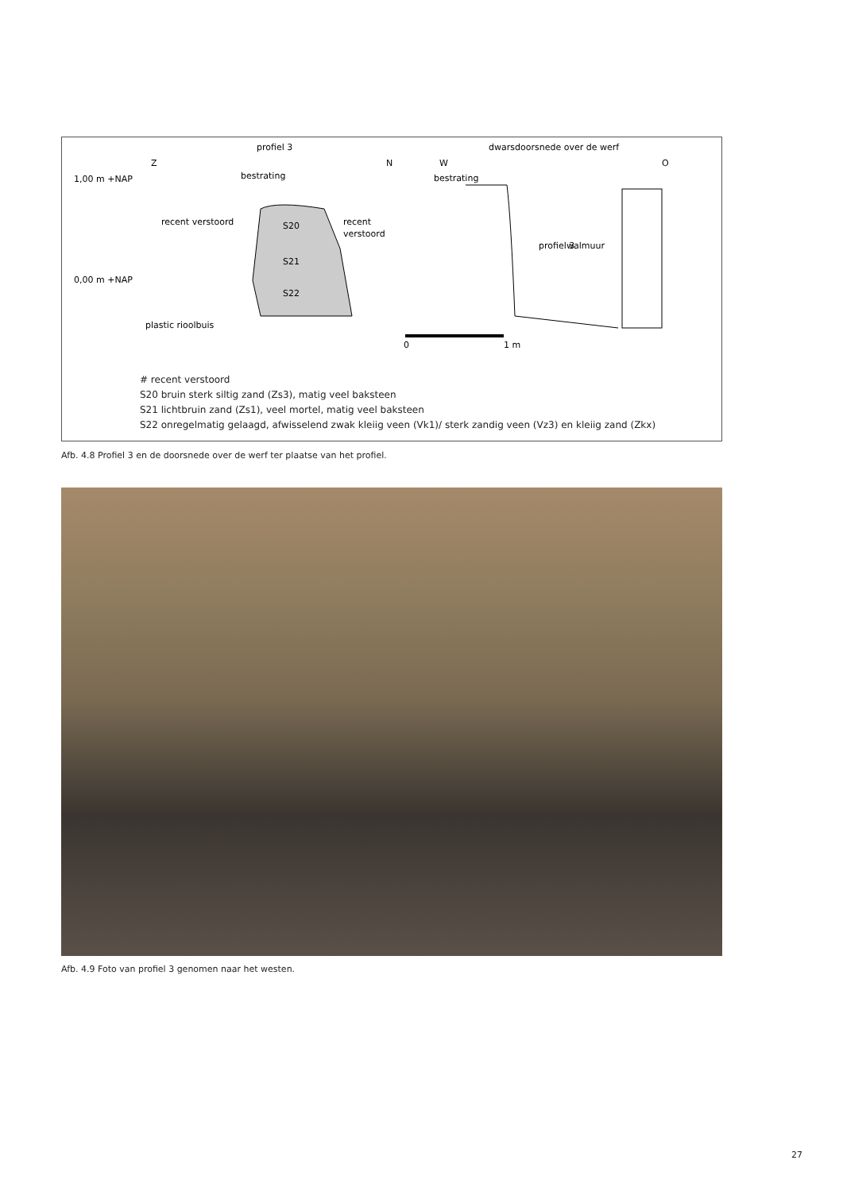profiel 3
dwarsdoorsnede over de werf
Z
N
W
O
1,00 m +NAP
0,00 m +NAP
bestrating
bestrating
recent verstoord
recent
verstoord
S20
S21
S22
walmuur
profiel 3
plastic rioolbuis
0
1 m
# recent verstoord
S20 bruin sterk siltig zand (Zs3), matig veel baksteen
S21 lichtbruin zand (Zs1), veel mortel, matig veel baksteen
S22 onregelmatig gelaagd, afwisselend zwak kleiig veen (Vk1)/ sterk zandig veen (Vz3) en kleiig zand (Zkx)
Afb. 4.8 Profiel 3 en de doorsnede over de werf ter plaatse van het profiel.
Afb. 4.9 Foto van profiel 3 genomen naar het westen.
27